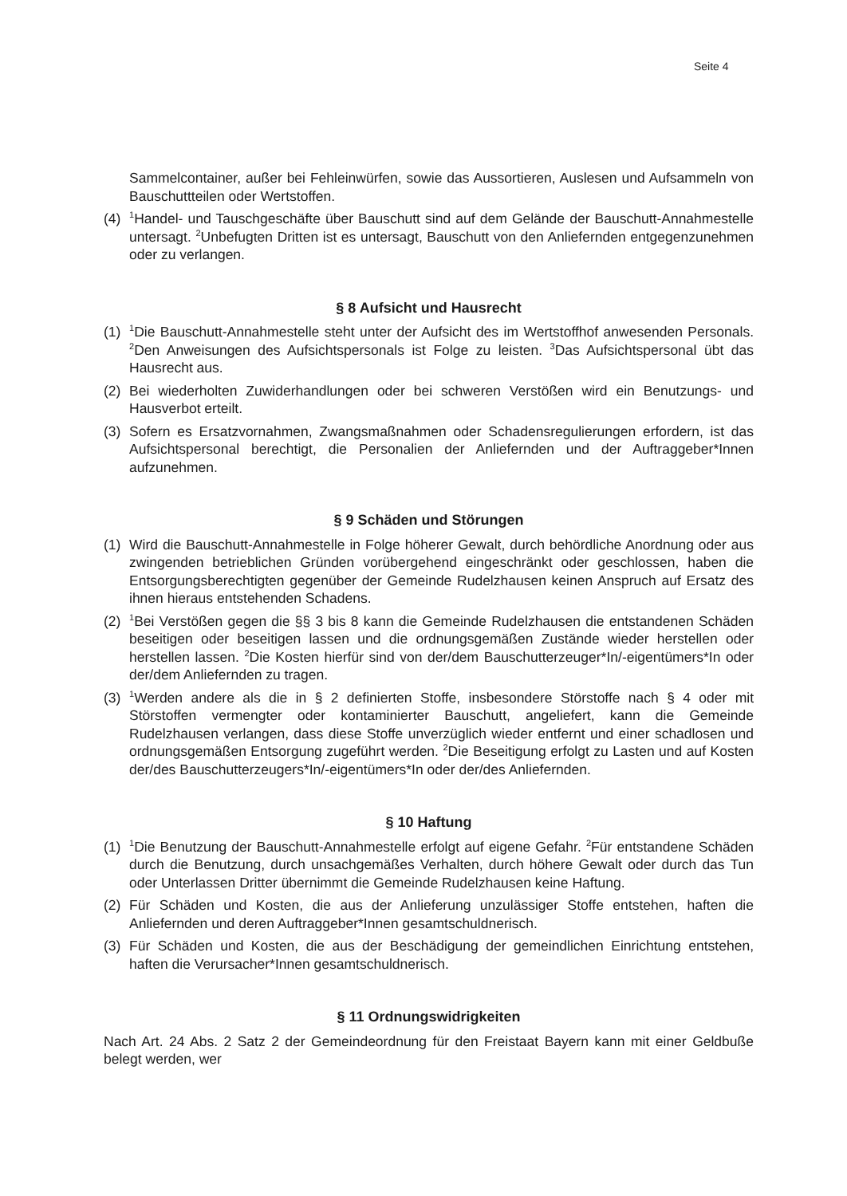Seite 4
Sammelcontainer, außer bei Fehleinwürfen, sowie das Aussortieren, Auslesen und Aufsammeln von Bauschuttteilen oder Wertstoffen.
(4) <sup>1</sup>Handel- und Tauschgeschäfte über Bauschutt sind auf dem Gelände der Bauschutt-Annahmestelle untersagt. <sup>2</sup>Unbefugten Dritten ist es untersagt, Bauschutt von den Anliefernden entgegenzunehmen oder zu verlangen.
§ 8 Aufsicht und Hausrecht
(1) <sup>1</sup>Die Bauschutt-Annahmestelle steht unter der Aufsicht des im Wertstoffhof anwesenden Personals. <sup>2</sup>Den Anweisungen des Aufsichtspersonals ist Folge zu leisten. <sup>3</sup>Das Aufsichtspersonal übt das Hausrecht aus.
(2) Bei wiederholten Zuwiderhandlungen oder bei schweren Verstößen wird ein Benutzungs- und Hausverbot erteilt.
(3) Sofern es Ersatzvornahmen, Zwangsmaßnahmen oder Schadensregulierungen erfordern, ist das Aufsichtspersonal berechtigt, die Personalien der Anliefernden und der Auftraggeber*Innen aufzunehmen.
§ 9 Schäden und Störungen
(1) Wird die Bauschutt-Annahmestelle in Folge höherer Gewalt, durch behördliche Anordnung oder aus zwingenden betrieblichen Gründen vorübergehend eingeschränkt oder geschlossen, haben die Entsorgungsberechtigten gegenüber der Gemeinde Rudelzhausen keinen Anspruch auf Ersatz des ihnen hieraus entstehenden Schadens.
(2) <sup>1</sup>Bei Verstößen gegen die §§ 3 bis 8 kann die Gemeinde Rudelzhausen die entstandenen Schäden beseitigen oder beseitigen lassen und die ordnungsgemäßen Zustände wieder herstellen oder herstellen lassen. <sup>2</sup>Die Kosten hierfür sind von der/dem Bauschutterzeuger*In/-eigentümers*In oder der/dem Anliefernden zu tragen.
(3) <sup>1</sup>Werden andere als die in § 2 definierten Stoffe, insbesondere Störstoffe nach § 4 oder mit Störstoffen vermengter oder kontaminierter Bauschutt, angeliefert, kann die Gemeinde Rudelzhausen verlangen, dass diese Stoffe unverzüglich wieder entfernt und einer schadlosen und ordnungsgemäßen Entsorgung zugeführt werden. <sup>2</sup>Die Beseitigung erfolgt zu Lasten und auf Kosten der/des Bauschutterzeugers*In/-eigentümers*In oder der/des Anliefernden.
§ 10 Haftung
(1) <sup>1</sup>Die Benutzung der Bauschutt-Annahmestelle erfolgt auf eigene Gefahr. <sup>2</sup>Für entstandene Schäden durch die Benutzung, durch unsachgemäßes Verhalten, durch höhere Gewalt oder durch das Tun oder Unterlassen Dritter übernimmt die Gemeinde Rudelzhausen keine Haftung.
(2) Für Schäden und Kosten, die aus der Anlieferung unzulässiger Stoffe entstehen, haften die Anliefernden und deren Auftraggeber*Innen gesamtschuldnerisch.
(3) Für Schäden und Kosten, die aus der Beschädigung der gemeindlichen Einrichtung entstehen, haften die Verursacher*Innen gesamtschuldnerisch.
§ 11 Ordnungswidrigkeiten
Nach Art. 24 Abs. 2 Satz 2 der Gemeindeordnung für den Freistaat Bayern kann mit einer Geldbuße belegt werden, wer